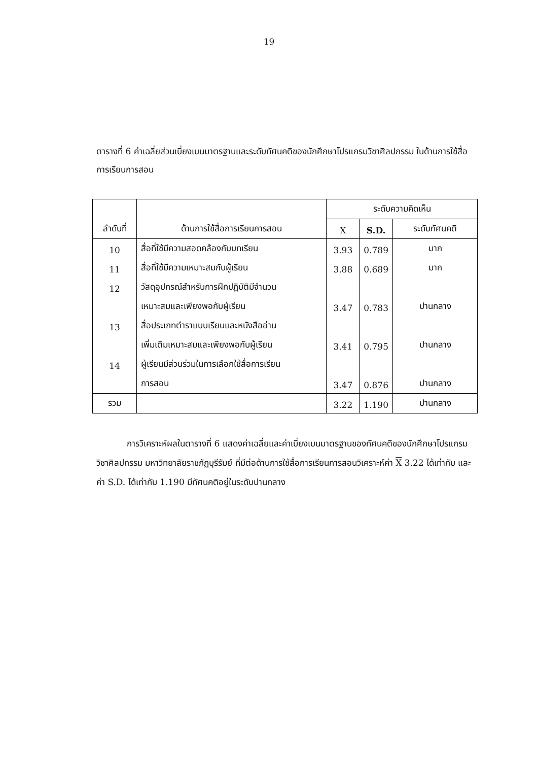19
ตารางที่ 6 ค่าเฉลี่ยส่วนเบี่ยงเบนมาตรฐานและระดับทัศนคติของนักศึกษาโปรแกรมวิชาศิลปกรรม ในด้านการใช้สื่อการเรียนการสอน
| ลำดับที่ | ด้านการใช้สื่อการเรียนการสอน | ระดับความคิดเห็น | | |
| --- | --- | --- | --- | --- |
| | | X | S.D. | ระดับทัศนคติ |
| 10 | สื่อที่ใช้มีความสอดคล้องกับบทเรียน | 3.93 | 0.789 | มาก |
| 11 | สื่อที่ใช้มีความเหมาะสมกับผู้เรียน | 3.88 | 0.689 | มาก |
| 12 | วัสดุอุปกรณ์สำหรับการฝึกปฏิบัติมีจำนวน | | | |
| | เหมาะสมและเพียงพอกับผู้เรียน | 3.47 | 0.783 | ปานกลาง |
| 13 | สื่อประเภทตำราแบบเรียนและหนังสืออ่าน | | | |
| | เพิ่มเติมเหมาะสมและเพียงพอกับผู้เรียน | 3.41 | 0.795 | ปานกลาง |
| 14 | ผู้เรียนมีส่วนร่วมในการเลือกใช้สื่อการเรียน | | | |
| | การสอน | 3.47 | 0.876 | ปานกลาง |
| รวม | | 3.22 | 1.190 | ปานกลาง |
การวิเคราะห์ผลในตารางที่ 6 แสดงค่าเฉลี่ยและค่าเบี่ยงเบนมาตรฐานของทัศนคติของนักศึกษาโปรแกรมวิชาศิลปกรรม มหาวิทยาลัยราชภัฏบุรีรัมย์ ที่มีต่อด้านการใช้สื่อการเรียนการสอนวิเคราะห์ค่า X 3.22 ได้เท่ากับ และค่า S.D. ได้เท่ากับ 1.190 มีทัศนคติอยู่ในระดับปานกลาง